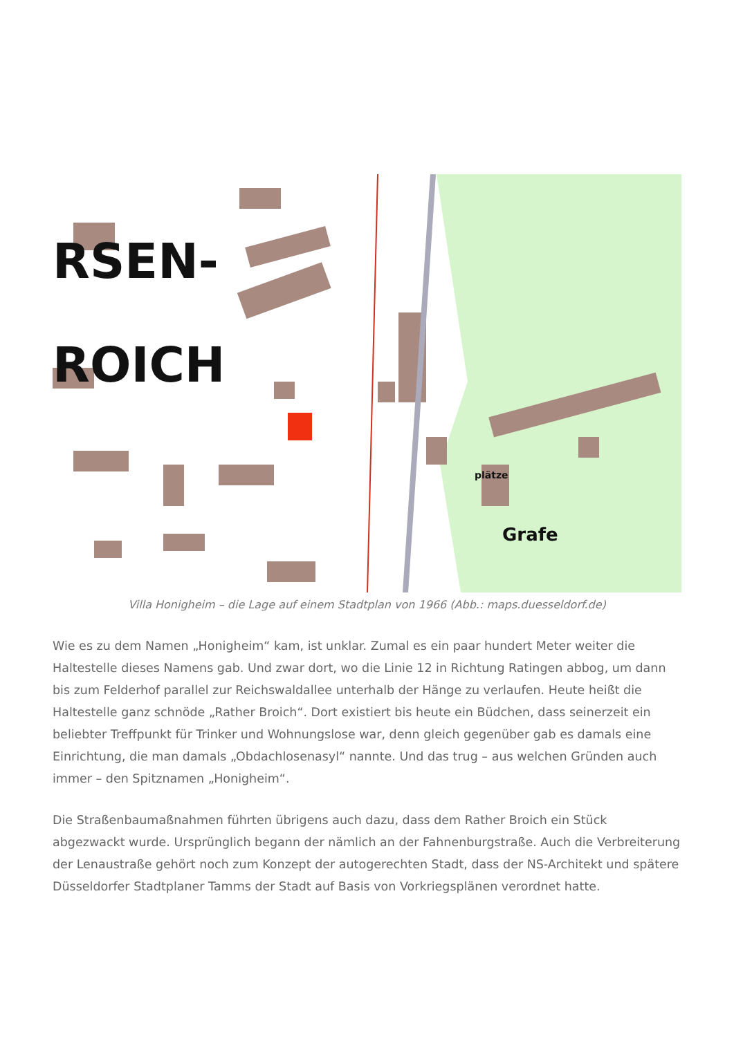RSEN-
ROICH
plätze
Grafe
Villa Honigheim – die Lage auf einem Stadtplan von 1966 (Abb.: maps.duesseldorf.de)
Wie es zu dem Namen „Honigheim“ kam, ist unklar. Zumal es ein paar hundert Meter weiter die Haltestelle dieses Namens gab. Und zwar dort, wo die Linie 12 in Richtung Ratingen abbog, um dann bis zum Felderhof parallel zur Reichswaldallee unterhalb der Hänge zu verlaufen. Heute heißt die Haltestelle ganz schnöde „Rather Broich“. Dort existiert bis heute ein Büdchen, dass seinerzeit ein beliebter Treffpunkt für Trinker und Wohnungslose war, denn gleich gegenüber gab es damals eine Einrichtung, die man damals „Obdachlosenasyl“ nannte. Und das trug – aus welchen Gründen auch immer – den Spitznamen „Honigheim“.
Die Straßenbaumaßnahmen führten übrigens auch dazu, dass dem Rather Broich ein Stück abgezwackt wurde. Ursprünglich begann der nämlich an der Fahnenburgstraße. Auch die Verbreiterung der Lenaustraße gehört noch zum Konzept der autogerechten Stadt, dass der NS-Architekt und spätere Düsseldorfer Stadtplaner Tamms der Stadt auf Basis von Vorkriegsplänen verordnet hatte.